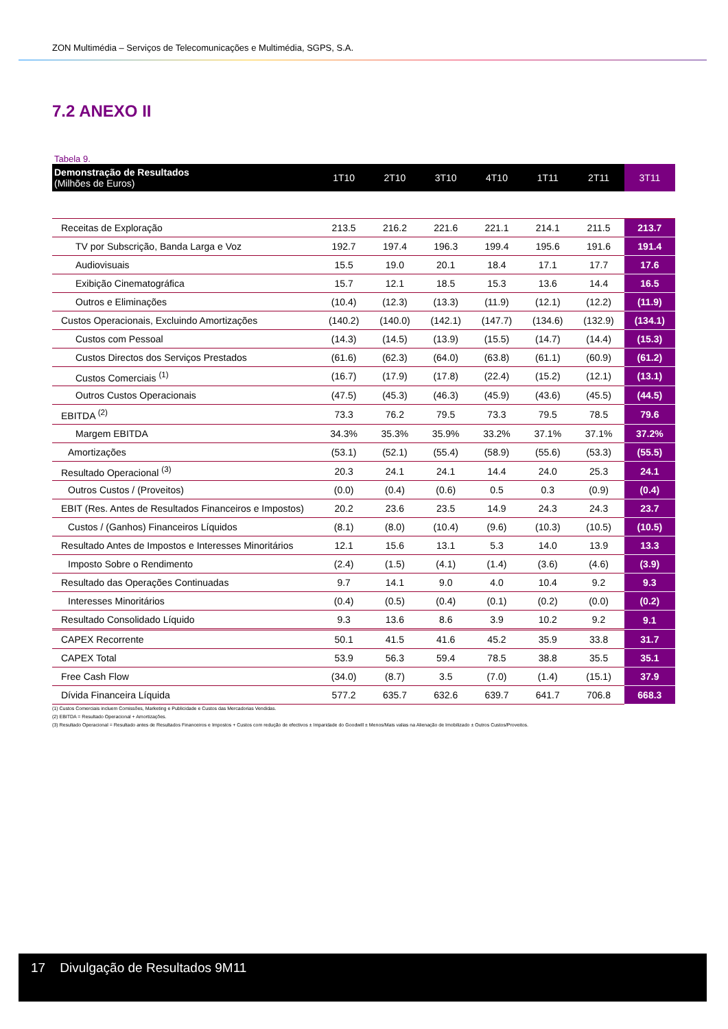ZON Multimédia – Serviços de Telecomunicações e Multimédia, SGPS, S.A.
7.2 ANEXO II
Tabela 9.
| Demonstração de Resultados (Milhões de Euros) | 1T10 | 2T10 | 3T10 | 4T10 | 1T11 | 2T11 | 3T11 |
| --- | --- | --- | --- | --- | --- | --- | --- |
| Receitas de Exploração | 213.5 | 216.2 | 221.6 | 221.1 | 214.1 | 211.5 | 213.7 |
| TV por Subscrição, Banda Larga e Voz | 192.7 | 197.4 | 196.3 | 199.4 | 195.6 | 191.6 | 191.4 |
| Audiovisuais | 15.5 | 19.0 | 20.1 | 18.4 | 17.1 | 17.7 | 17.6 |
| Exibição Cinematográfica | 15.7 | 12.1 | 18.5 | 15.3 | 13.6 | 14.4 | 16.5 |
| Outros e Eliminações | (10.4) | (12.3) | (13.3) | (11.9) | (12.1) | (12.2) | (11.9) |
| Custos Operacionais, Excluindo Amortizações | (140.2) | (140.0) | (142.1) | (147.7) | (134.6) | (132.9) | (134.1) |
| Custos com Pessoal | (14.3) | (14.5) | (13.9) | (15.5) | (14.7) | (14.4) | (15.3) |
| Custos Directos dos Serviços Prestados | (61.6) | (62.3) | (64.0) | (63.8) | (61.1) | (60.9) | (61.2) |
| Custos Comerciais <sup>(1)</sup> | (16.7) | (17.9) | (17.8) | (22.4) | (15.2) | (12.1) | (13.1) |
| Outros Custos Operacionais | (47.5) | (45.3) | (46.3) | (45.9) | (43.6) | (45.5) | (44.5) |
| EBITDA <sup>(2)</sup> | 73.3 | 76.2 | 79.5 | 73.3 | 79.5 | 78.5 | 79.6 |
| Margem EBITDA | 34.3% | 35.3% | 35.9% | 33.2% | 37.1% | 37.1% | 37.2% |
| Amortizações | (53.1) | (52.1) | (55.4) | (58.9) | (55.6) | (53.3) | (55.5) |
| Resultado Operacional <sup>(3)</sup> | 20.3 | 24.1 | 24.1 | 14.4 | 24.0 | 25.3 | 24.1 |
| Outros Custos / (Proveitos) | (0.0) | (0.4) | (0.6) | 0.5 | 0.3 | (0.9) | (0.4) |
| EBIT (Res. Antes de Resultados Financeiros e Impostos) | 20.2 | 23.6 | 23.5 | 14.9 | 24.3 | 24.3 | 23.7 |
| Custos / (Ganhos) Financeiros Líquidos | (8.1) | (8.0) | (10.4) | (9.6) | (10.3) | (10.5) | (10.5) |
| Resultado Antes de Impostos e Interesses Minoritários | 12.1 | 15.6 | 13.1 | 5.3 | 14.0 | 13.9 | 13.3 |
| Imposto Sobre o Rendimento | (2.4) | (1.5) | (4.1) | (1.4) | (3.6) | (4.6) | (3.9) |
| Resultado das Operações Continuadas | 9.7 | 14.1 | 9.0 | 4.0 | 10.4 | 9.2 | 9.3 |
| Interesses Minoritários | (0.4) | (0.5) | (0.4) | (0.1) | (0.2) | (0.0) | (0.2) |
| Resultado Consolidado Líquido | 9.3 | 13.6 | 8.6 | 3.9 | 10.2 | 9.2 | 9.1 |
| CAPEX Recorrente | 50.1 | 41.5 | 41.6 | 45.2 | 35.9 | 33.8 | 31.7 |
| CAPEX Total | 53.9 | 56.3 | 59.4 | 78.5 | 38.8 | 35.5 | 35.1 |
| Free Cash Flow | (34.0) | (8.7) | 3.5 | (7.0) | (1.4) | (15.1) | 37.9 |
| Dívida Financeira Líquida | 577.2 | 635.7 | 632.6 | 639.7 | 641.7 | 706.8 | 668.3 |
(1) Custos Comerciais incluem Comissões, Marketing e Publicidade e Custos das Mercadorias Vendidas.
(2) EBITDA = Resultado Operacional + Amortizações.
(3) Resultado Operacional = Resultado antes de Resultados Financeiros e Impostos + Custos com redução de efectivos ± Imparidade do Goodwill ± Menos/Mais valias na Alienação de Imobilizado ± Outros Custos/Proveitos.
17 Divulgação de Resultados 9M11